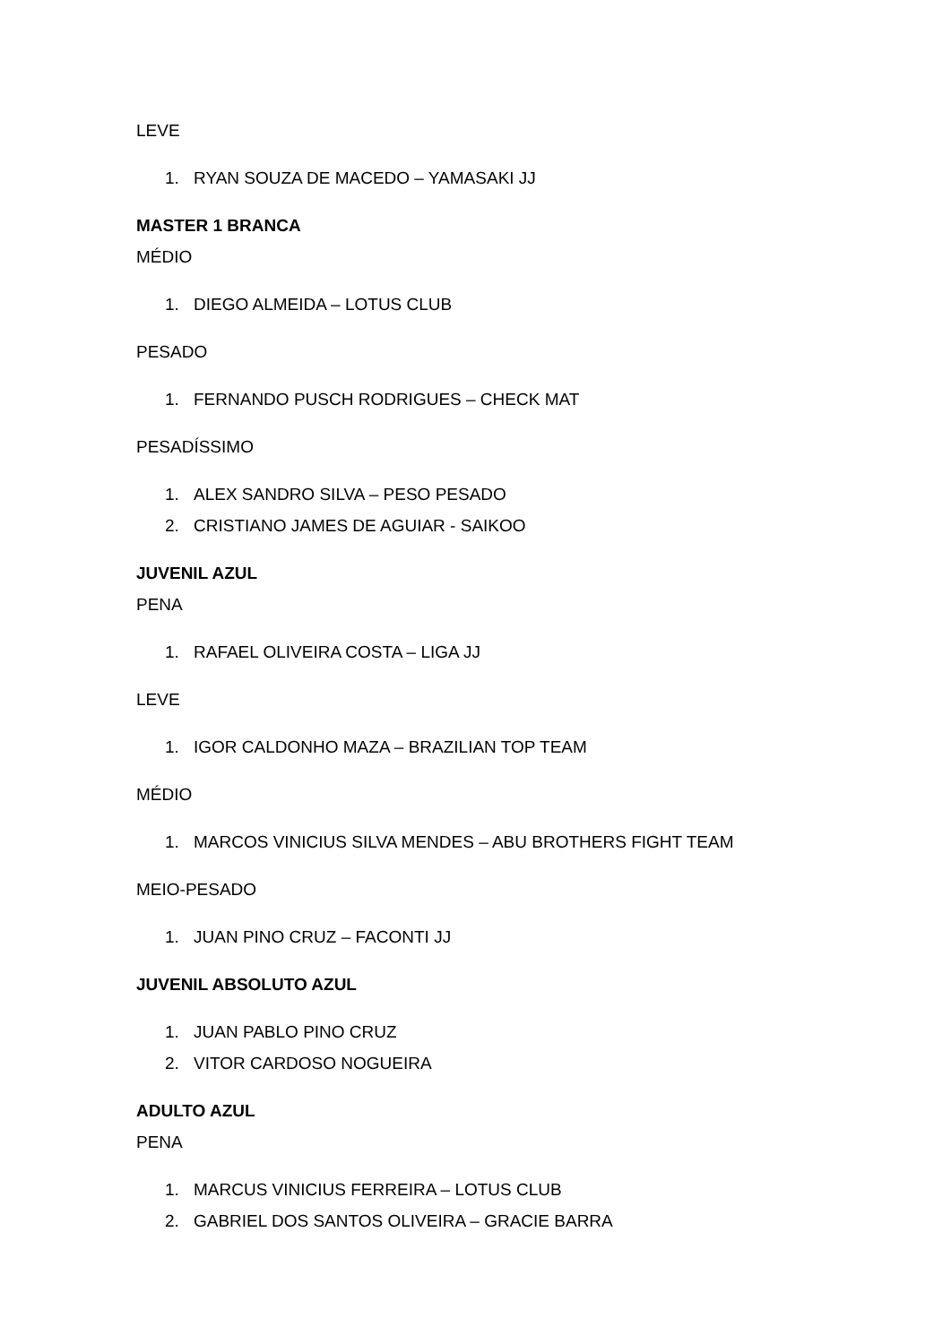LEVE
1. RYAN SOUZA DE MACEDO – YAMASAKI JJ
MASTER 1 BRANCA
MÉDIO
1. DIEGO ALMEIDA – LOTUS CLUB
PESADO
1. FERNANDO PUSCH RODRIGUES – CHECK MAT
PESADÍSSIMO
1. ALEX SANDRO SILVA – PESO PESADO
2. CRISTIANO JAMES DE AGUIAR - SAIKOO
JUVENIL AZUL
PENA
1. RAFAEL OLIVEIRA COSTA – LIGA JJ
LEVE
1. IGOR CALDONHO MAZA – BRAZILIAN TOP TEAM
MÉDIO
1. MARCOS VINICIUS SILVA MENDES – ABU BROTHERS FIGHT TEAM
MEIO-PESADO
1. JUAN PINO CRUZ – FACONTI JJ
JUVENIL ABSOLUTO AZUL
1. JUAN PABLO PINO CRUZ
2. VITOR CARDOSO NOGUEIRA
ADULTO AZUL
PENA
1. MARCUS VINICIUS FERREIRA – LOTUS CLUB
2. GABRIEL DOS SANTOS OLIVEIRA – GRACIE BARRA